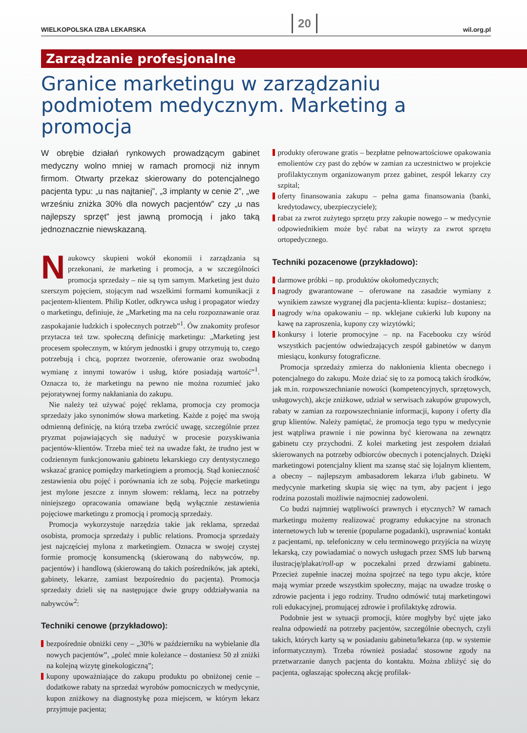WIELKOPOLSKA IZBA LEKARSKA 20 wil.org.pl
Zarządzanie profesjonalne
Granice marketingu w zarządzaniu podmiotem medycznym. Marketing a promocja
W obrębie działań rynkowych prowadzącym gabinet medyczny wolno mniej w ramach promocji niż innym firmom. Otwarty przekaz skierowany do potencjalnego pacjenta typu: „u nas najtaniej”, „3 implanty w cenie 2”, „we wrześniu zniżka 30% dla nowych pacjentów” czy „u nas najlepszy sprzęt” jest jawną promocją i jako taką jednoznacznie niewskazaną.
Naukowcy skupieni wokół ekonomii i zarządzania są przekonani, że marketing i promocja, a w szczególności promocja sprzedaży – nie są tym samym. Marketing jest dużo szerszym pojęciem, stojącym nad wszelkimi formami komunikacji z pacjentem-klientem. Philip Kotler, odkrywca usług i propagator wiedzy o marketingu, definiuje, że „Marketing ma na celu rozpoznawanie oraz zaspokajanie ludzkich i społecznych potrzeb”<sup>1</sup>. Ów znakomity profesor przytacza też tzw. społeczną definicję marketingu: „Marketing jest procesem społecznym, w którym jednostki i grupy otrzymują to, czego potrzebują i chcą, poprzez tworzenie, oferowanie oraz swobodną wymianę z innymi towarów i usług, które posiadają wartość”<sup>1</sup>. Oznacza to, że marketingu na pewno nie można rozumieć jako pejoratywnej formy nakłaniania do zakupu.
Nie należy też używać pojęć reklama, promocja czy promocja sprzedaży jako synonimów słowa marketing. Każde z pojęć ma swoją odmienną definicję, na którą trzeba zwrócić uwagę, szczególnie przez pryzmat pojawiających się nadużyć w procesie pozyskiwania pacjentów-klientów. Trzeba mieć też na uwadze fakt, że trudno jest w codziennym funkcjonowaniu gabinetu lekarskiego czy dentystycznego wskazać granicę pomiędzy marketingiem a promocją. Stąd konieczność zestawienia obu pojęć i porównania ich ze sobą. Pojęcie marketingu jest mylone jeszcze z innym słowem: reklamą, lecz na potrzeby niniejszego opracowania omawiane będą wyłącznie zestawienia pojęciowe marketingu z promocją i promocją sprzedaży.
Promocja wykorzystuje narzędzia takie jak reklama, sprzedaż osobista, promocja sprzedaży i public relations. Promocja sprzedaży jest najczęściej mylona z marketingiem. Oznacza w swojej czystej formie promocję konsumencką (skierowaną do nabywców, np. pacjentów) i handlową (skierowaną do takich pośredników, jak apteki, gabinety, lekarze, zamiast bezpośrednio do pacjenta). Promocja sprzedaży dzieli się na następujące dwie grupy oddziaływania na nabywców<sup>2</sup>:
Techniki cenowe (przykładowo):
bezpośrednie obniżki ceny – „30% w październiku na wybielanie dla nowych pacjentów”, „poleć mnie koleżance – dostaniesz 50 zł zniżki na kolejną wizytę ginekologiczną”;
kupony upoważniające do zakupu produktu po obniżonej cenie – dodatkowe rabaty na sprzedaż wyrobów pomocniczych w medycynie, kupon zniżkowy na diagnostykę poza miejscem, w którym lekarz przyjmuje pacjenta;
produkty oferowane gratis – bezpłatne pełnowartościowe opakowania emolientów czy past do zębów w zamian za uczestnictwo w projekcie profilaktycznym organizowanym przez gabinet, zespół lekarzy czy szpital;
oferty finansowania zakupu – pełna gama finansowania (banki, kredytodawcy, ubezpieczyciele);
rabat za zwrot zużytego sprzętu przy zakupie nowego – w medycynie odpowiednikiem może być rabat na wizyty za zwrot sprzętu ortopedycznego.
Techniki pozacenowe (przykładowo):
darmowe próbki – np. produktów okołomedycznych;
nagrody gwarantowane – oferowane na zasadzie wymiany z wynikiem zawsze wygranej dla pacjenta-klienta: kupisz– dostaniesz;
nagrody w/na opakowaniu – np. wklejane cukierki lub kupony na kawę na zaproszenia, kupony czy wizytówki;
konkursy i loterie promocyjne – np. na Facebooku czy wśród wszystkich pacjentów odwiedzających zespół gabinetów w danym miesiącu, konkursy fotograficzne.
Promocja sprzedaży zmierza do nakłonienia klienta obecnego i potencjalnego do zakupu. Może dziać się to za pomocą takich środków, jak m.in. rozpowszechnianie nowości (kompetencyjnych, sprzętowych, usługowych), akcje zniżkowe, udział w serwisach zakupów grupowych, rabaty w zamian za rozpowszechnianie informacji, kupony i oferty dla grup klientów. Należy pamiętać, że promocja tego typu w medycynie jest wątpliwa prawnie i nie powinna być kierowana na zewnątrz gabinetu czy przychodni. Z kolei marketing jest zespołem działań skierowanych na potrzeby odbiorców obecnych i potencjalnych. Dzięki marketingowi potencjalny klient ma szansę stać się lojalnym klientem, a obecny – najlepszym ambasadorem lekarza i/lub gabinetu. W medycynie marketing skupia się więc na tym, aby pacjent i jego rodzina pozostali możliwie najmocniej zadowoleni.
Co budzi najmniej wątpliwości prawnych i etycznych? W ramach marketingu możemy realizować programy edukacyjne na stronach internetowych lub w terenie (popularne pogadanki), usprawniać kontakt z pacjentami, np. telefoniczny w celu terminowego przyjścia na wizytę lekarską, czy powiadamiać o nowych usługach przez SMS lub barwną ilustrację/plakat/roll-up w poczekalni przed drzwiami gabinetu. Przecież zupełnie inaczej można spojrzeć na tego typu akcje, które mają wymiar przede wszystkim społeczny, mając na uwadze troskę o zdrowie pacjenta i jego rodziny. Trudno odmówić tutaj marketingowi roli edukacyjnej, promującej zdrowie i profilaktykę zdrowia.
Podobnie jest w sytuacji promocji, które mogłyby być ujęte jako realna odpowiedź na potrzeby pacjentów, szczególnie obecnych, czyli takich, których karty są w posiadaniu gabinetu/lekarza (np. w systemie informatycznym). Trzeba również posiadać stosowne zgody na przetwarzanie danych pacjenta do kontaktu. Można zbliżyć się do pacjenta, ogłaszając społeczną akcję profilak-